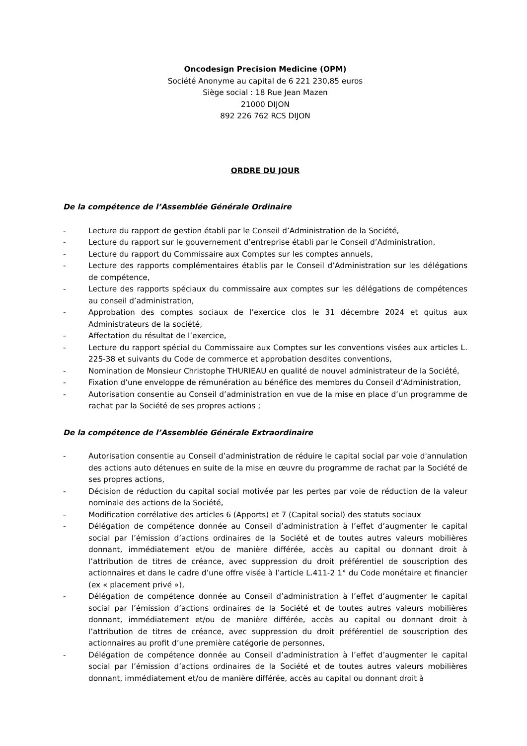Oncodesign Precision Medicine (OPM)
Société Anonyme au capital de 6 221 230,85 euros
Siège social : 18 Rue Jean Mazen
21000 DIJON
892 226 762 RCS DIJON
ORDRE DU JOUR
De la compétence de l’Assemblée Générale Ordinaire
- Lecture du rapport de gestion établi par le Conseil d’Administration de la Société,
- Lecture du rapport sur le gouvernement d’entreprise établi par le Conseil d’Administration,
- Lecture du rapport du Commissaire aux Comptes sur les comptes annuels,
- Lecture des rapports complémentaires établis par le Conseil d’Administration sur les délégations de compétence,
- Lecture des rapports spéciaux du commissaire aux comptes sur les délégations de compétences au conseil d’administration,
- Approbation des comptes sociaux de l’exercice clos le 31 décembre 2024 et quitus aux Administrateurs de la société,
- Affectation du résultat de l’exercice,
- Lecture du rapport spécial du Commissaire aux Comptes sur les conventions visées aux articles L. 225-38 et suivants du Code de commerce et approbation desdites conventions,
- Nomination de Monsieur Christophe THURIEAU en qualité de nouvel administrateur de la Société,
- Fixation d’une enveloppe de rémunération au bénéfice des membres du Conseil d’Administration,
- Autorisation consentie au Conseil d’administration en vue de la mise en place d’un programme de rachat par la Société de ses propres actions ;
De la compétence de l’Assemblée Générale Extraordinaire
- Autorisation consentie au Conseil d’administration de réduire le capital social par voie d'annulation des actions auto détenues en suite de la mise en œuvre du programme de rachat par la Société de ses propres actions,
- Décision de réduction du capital social motivée par les pertes par voie de réduction de la valeur nominale des actions de la Société,
- Modification corrélative des articles 6 (Apports) et 7 (Capital social) des statuts sociaux
- Délégation de compétence donnée au Conseil d’administration à l’effet d’augmenter le capital social par l’émission d’actions ordinaires de la Société et de toutes autres valeurs mobilières donnant, immédiatement et/ou de manière différée, accès au capital ou donnant droit à l’attribution de titres de créance, avec suppression du droit préférentiel de souscription des actionnaires et dans le cadre d’une offre visée à l’article L.411-2 1° du Code monétaire et financier (ex « placement privé »),
- Délégation de compétence donnée au Conseil d’administration à l’effet d’augmenter le capital social par l’émission d’actions ordinaires de la Société et de toutes autres valeurs mobilières donnant, immédiatement et/ou de manière différée, accès au capital ou donnant droit à l’attribution de titres de créance, avec suppression du droit préférentiel de souscription des actionnaires au profit d’une première catégorie de personnes,
- Délégation de compétence donnée au Conseil d’administration à l’effet d’augmenter le capital social par l’émission d’actions ordinaires de la Société et de toutes autres valeurs mobilières donnant, immédiatement et/ou de manière différée, accès au capital ou donnant droit à